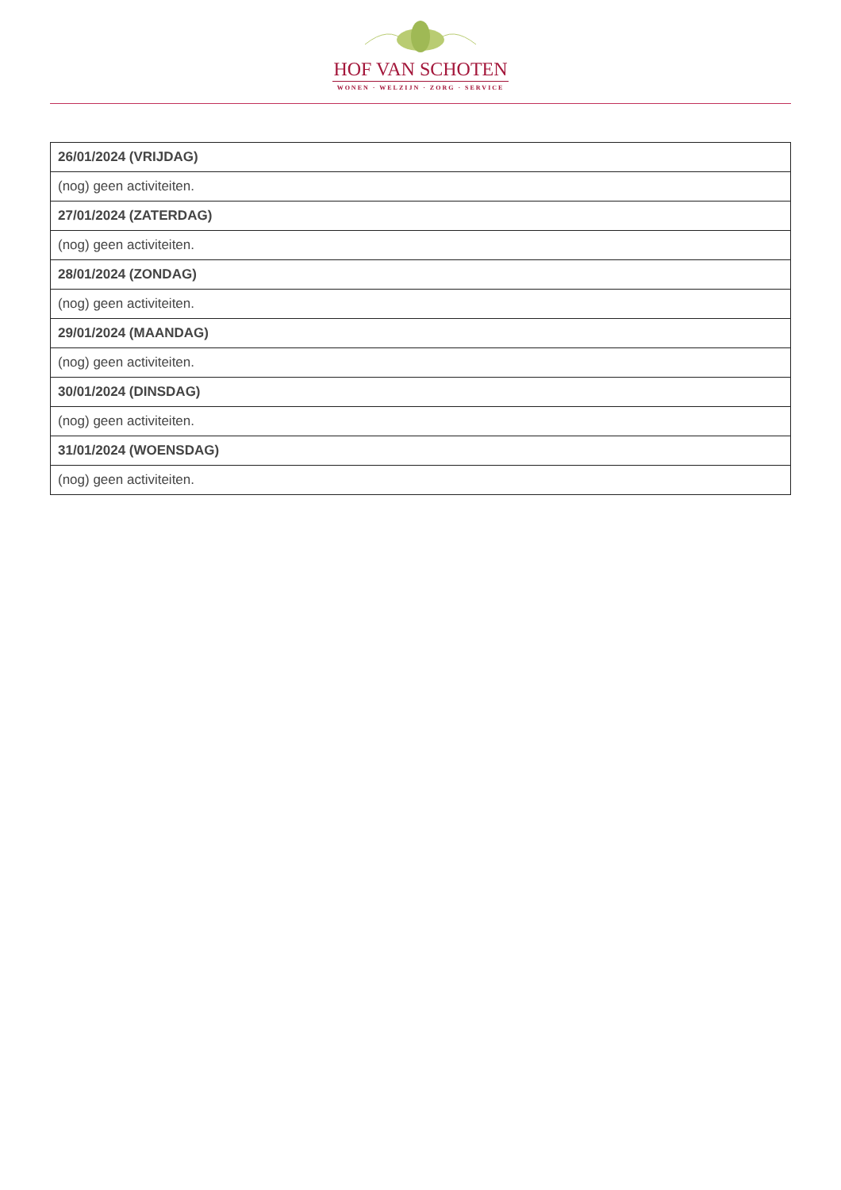HOF VAN SCHOTEN
WONEN · WELZIJN · ZORG · SERVICE
| 26/01/2024 (VRIJDAG) |
| --- |
| (nog) geen activiteiten. |
| 27/01/2024 (ZATERDAG) |
| (nog) geen activiteiten. |
| 28/01/2024 (ZONDAG) |
| (nog) geen activiteiten. |
| 29/01/2024 (MAANDAG) |
| (nog) geen activiteiten. |
| 30/01/2024 (DINSDAG) |
| (nog) geen activiteiten. |
| 31/01/2024 (WOENSDAG) |
| (nog) geen activiteiten. |